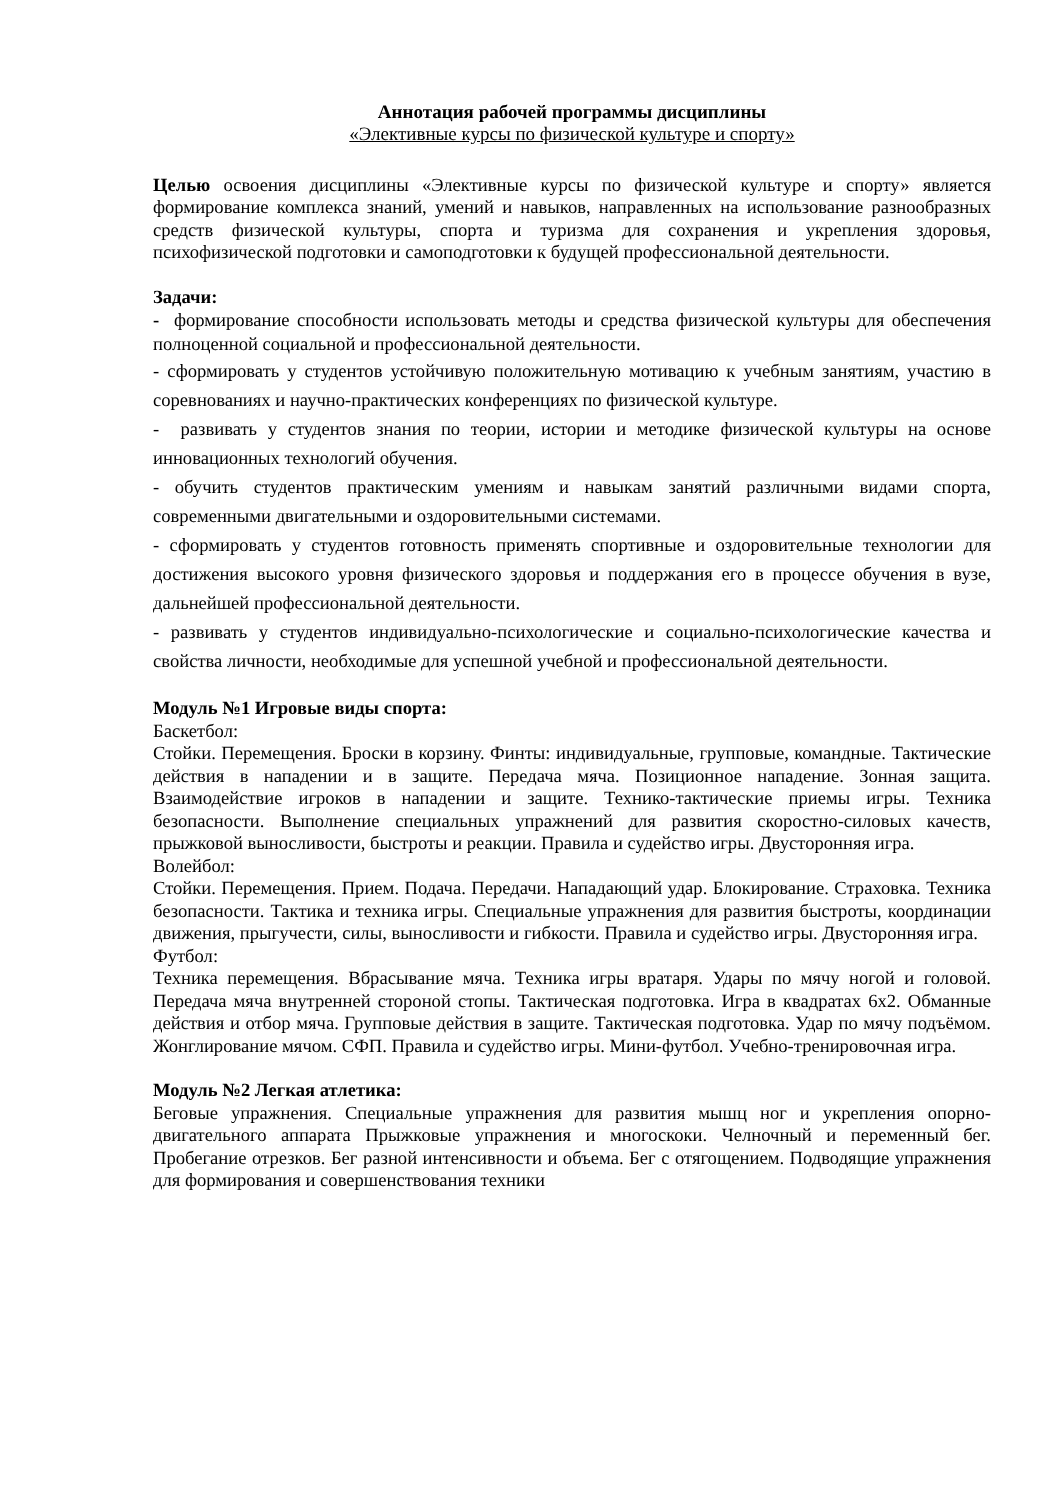Аннотация рабочей программы дисциплины
«Элективные курсы по физической культуре и спорту»
Целью освоения дисциплины «Элективные курсы по физической культуре и спорту» является формирование комплекса знаний, умений и навыков, направленных на использование разнообразных средств физической культуры, спорта и туризма для сохранения и укрепления здоровья, психофизической подготовки и самоподготовки к будущей профессиональной деятельности.
Задачи:
- формирование способности использовать методы и средства физической культуры для обеспечения полноценной социальной и профессиональной деятельности.
- сформировать у студентов устойчивую положительную мотивацию к учебным занятиям, участию в соревнованиях и научно-практических конференциях по физической культуре.
- развивать у студентов знания по теории, истории и методике физической культуры на основе инновационных технологий обучения.
- обучить студентов практическим умениям и навыкам занятий различными видами спорта, современными двигательными и оздоровительными системами.
- сформировать у студентов готовность применять спортивные и оздоровительные технологии для достижения высокого уровня физического здоровья и поддержания его в процессе обучения в вузе, дальнейшей профессиональной деятельности.
- развивать у студентов индивидуально-психологические и социально-психологические качества и свойства личности, необходимые для успешной учебной и профессиональной деятельности.
Модуль №1 Игровые виды спорта:
Баскетбол:
Стойки. Перемещения. Броски в корзину. Финты: индивидуальные, групповые, командные. Тактические действия в нападении и в защите. Передача мяча. Позиционное нападение. Зонная защита. Взаимодействие игроков в нападении и защите. Технико-тактические приемы игры. Техника безопасности. Выполнение специальных упражнений для развития скоростно-силовых качеств, прыжковой выносливости, быстроты и реакции. Правила и судейство игры. Двусторонняя игра.
Волейбол:
Стойки. Перемещения. Прием. Подача. Передачи. Нападающий удар. Блокирование. Страховка. Техника безопасности. Тактика и техника игры. Специальные упражнения для развития быстроты, координации движения, прыгучести, силы, выносливости и гибкости. Правила и судейство игры. Двусторонняя игра.
Футбол:
Техника перемещения. Вбрасывание мяча. Техника игры вратаря. Удары по мячу ногой и головой. Передача мяча внутренней стороной стопы. Тактическая подготовка. Игра в квадратах 6х2. Обманные действия и отбор мяча. Групповые действия в защите. Тактическая подготовка. Удар по мячу подъёмом. Жонглирование мячом. СФП. Правила и судейство игры. Мини-футбол. Учебно-тренировочная игра.
Модуль №2 Легкая атлетика:
Беговые упражнения. Специальные упражнения для развития мышц ног и укрепления опорно-двигательного аппарата Прыжковые упражнения и многоскоки. Челночный и переменный бег. Пробегание отрезков. Бег разной интенсивности и объема. Бег с отягощением. Подводящие упражнения для формирования и совершенствования техники